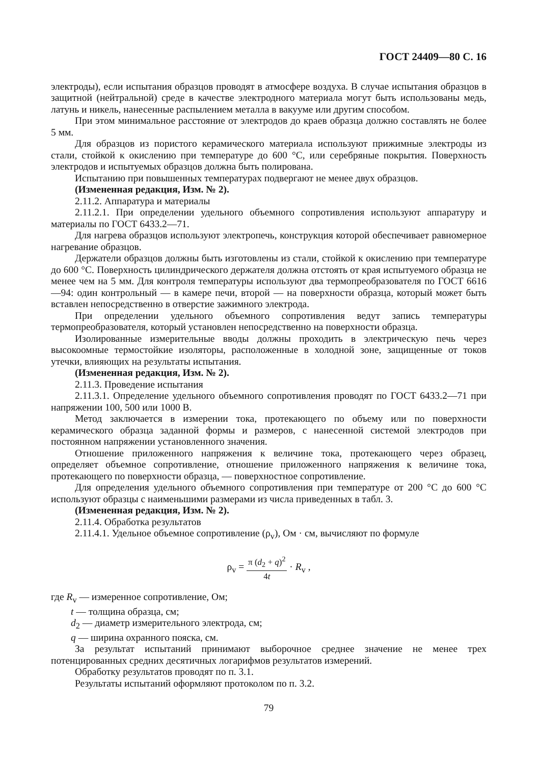ГОСТ 24409—80 С. 16
электроды), если испытания образцов проводят в атмосфере воздуха. В случае испытания образцов в защитной (нейтральной) среде в качестве электродного материала могут быть использованы медь, латунь и никель, нанесенные распылением металла в вакууме или другим способом.
При этом минимальное расстояние от электродов до краев образца должно составлять не более 5 мм.
Для образцов из пористого керамического материала используют прижимные электроды из стали, стойкой к окислению при температуре до 600 °С, или серебряные покрытия. Поверхность электродов и испытуемых образцов должна быть полирована.
Испытанию при повышенных температурах подвергают не менее двух образцов.
(Измененная редакция, Изм. № 2).
2.11.2. Аппаратура и материалы
2.11.2.1. При определении удельного объемного сопротивления используют аппаратуру и материалы по ГОСТ 6433.2—71.
Для нагрева образцов используют электропечь, конструкция которой обеспечивает равномерное нагревание образцов.
Держатели образцов должны быть изготовлены из стали, стойкой к окислению при температуре до 600 °С. Поверхность цилиндрического держателя должна отстоять от края испытуемого образца не менее чем на 5 мм. Для контроля температуры используют два термопреобразователя по ГОСТ 6616—94: один контрольный — в камере печи, второй — на поверхности образца, который может быть вставлен непосредственно в отверстие зажимного электрода.
При определении удельного объемного сопротивления ведут запись температуры термопреобразователя, который установлен непосредственно на поверхности образца.
Изолированные измерительные вводы должны проходить в электрическую печь через высокоомные термостойкие изоляторы, расположенные в холодной зоне, защищенные от токов утечки, влияющих на результаты испытания.
(Измененная редакция, Изм. № 2).
2.11.3. Проведение испытания
2.11.3.1. Определение удельного объемного сопротивления проводят по ГОСТ 6433.2—71 при напряжении 100, 500 или 1000 В.
Метод заключается в измерении тока, протекающего по объему или по поверхности керамического образца заданной формы и размеров, с нанесенной системой электродов при постоянном напряжении установленного значения.
Отношение приложенного напряжения к величине тока, протекающего через образец, определяет объемное сопротивление, отношение приложенного напряжения к величине тока, протекающего по поверхности образца, — поверхностное сопротивление.
Для определения удельного объемного сопротивления при температуре от 200 °С до 600 °С используют образцы с наименьшими размерами из числа приведенных в табл. 3.
(Измененная редакция, Изм. № 2).
2.11.4. Обработка результатов
2.11.4.1. Удельное объемное сопротивление (ρ<sub>v</sub>), Ом · см, вычисляют по формуле
ρ<sub>v</sub> = π (d<sub>2</sub> + q)<sup>2</sup> 4t · R<sub>v</sub> ,
где R<sub>v</sub> — измеренное сопротивление, Ом;
t — толщина образца, см;
d<sub>2</sub> — диаметр измерительного электрода, см;
q — ширина охранного пояска, см.
За результат испытаний принимают выборочное среднее значение не менее трех потенцированных средних десятичных логарифмов результатов измерений.
Обработку результатов проводят по п. 3.1.
Результаты испытаний оформляют протоколом по п. 3.2.
79